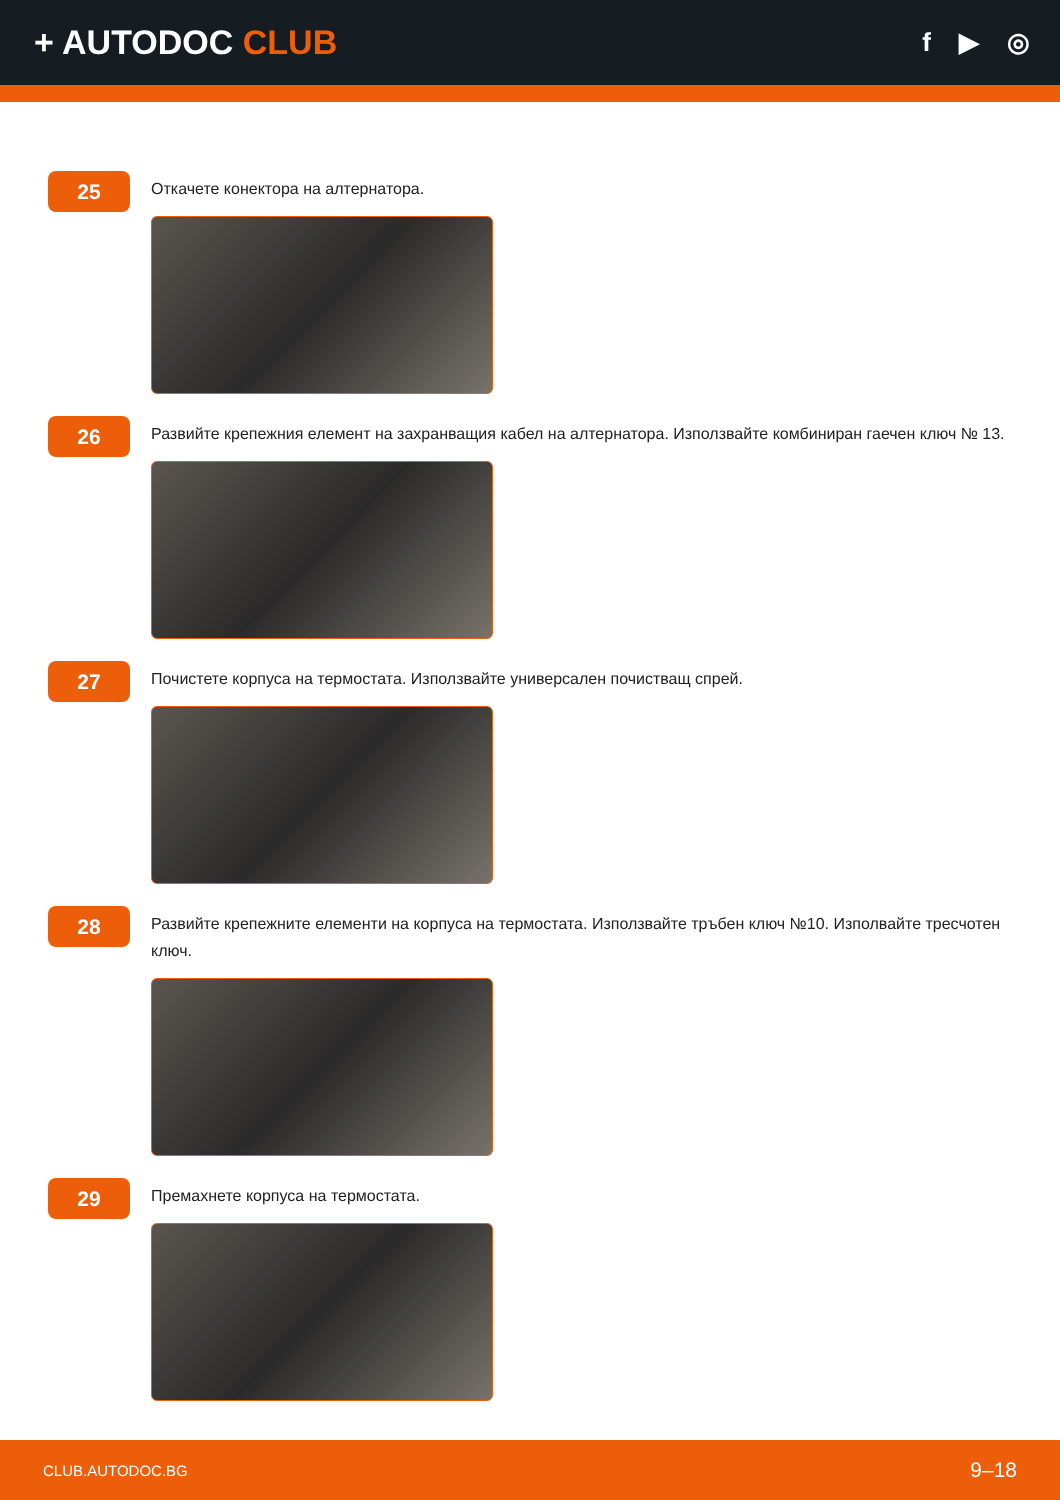+ AUTODOC CLUB
f ▶ ◎
25
Откачете конектора на алтернатора.
26
Развийте крепежния елемент на захранващия кабел на алтернатора. Използвайте комбиниран гаечен ключ № 13.
27
Почистете корпуса на термостата. Използвайте универсален почистващ спрей.
28
Развийте крепежните елементи на корпуса на термостата. Използвайте тръбен ключ №10. Изполвайте тресчотен ключ.
29
Премахнете корпуса на термостата.
CLUB.AUTODOC.BG 9–18